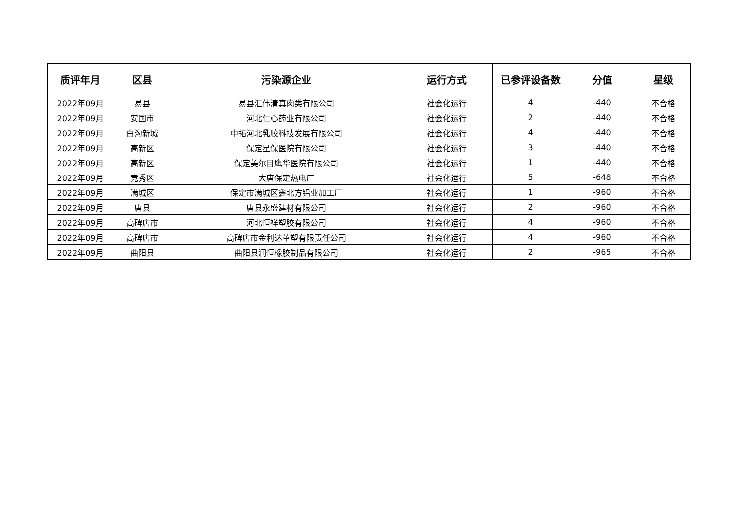| 质评年月 | 区县 | 污染源企业 | 运行方式 | 已参评设备数 | 分值 | 星级 |
| --- | --- | --- | --- | --- | --- | --- |
| 2022年09月 | 易县 | 易县汇伟清真肉类有限公司 | 社会化运行 | 4 | -440 | 不合格 |
| 2022年09月 | 安国市 | 河北仁心药业有限公司 | 社会化运行 | 2 | -440 | 不合格 |
| 2022年09月 | 白沟新城 | 中拓河北乳胶科技发展有限公司 | 社会化运行 | 4 | -440 | 不合格 |
| 2022年09月 | 高新区 | 保定星保医院有限公司 | 社会化运行 | 3 | -440 | 不合格 |
| 2022年09月 | 高新区 | 保定美尔目鹰华医院有限公司 | 社会化运行 | 1 | -440 | 不合格 |
| 2022年09月 | 竞秀区 | 大唐保定热电厂 | 社会化运行 | 5 | -648 | 不合格 |
| 2022年09月 | 满城区 | 保定市满城区鑫北方铝业加工厂 | 社会化运行 | 1 | -960 | 不合格 |
| 2022年09月 | 唐县 | 唐县永盛建材有限公司 | 社会化运行 | 2 | -960 | 不合格 |
| 2022年09月 | 高碑店市 | 河北恒祥塑胶有限公司 | 社会化运行 | 4 | -960 | 不合格 |
| 2022年09月 | 高碑店市 | 高碑店市金利达革塑有限责任公司 | 社会化运行 | 4 | -960 | 不合格 |
| 2022年09月 | 曲阳县 | 曲阳县润恒橡胶制品有限公司 | 社会化运行 | 2 | -965 | 不合格 |